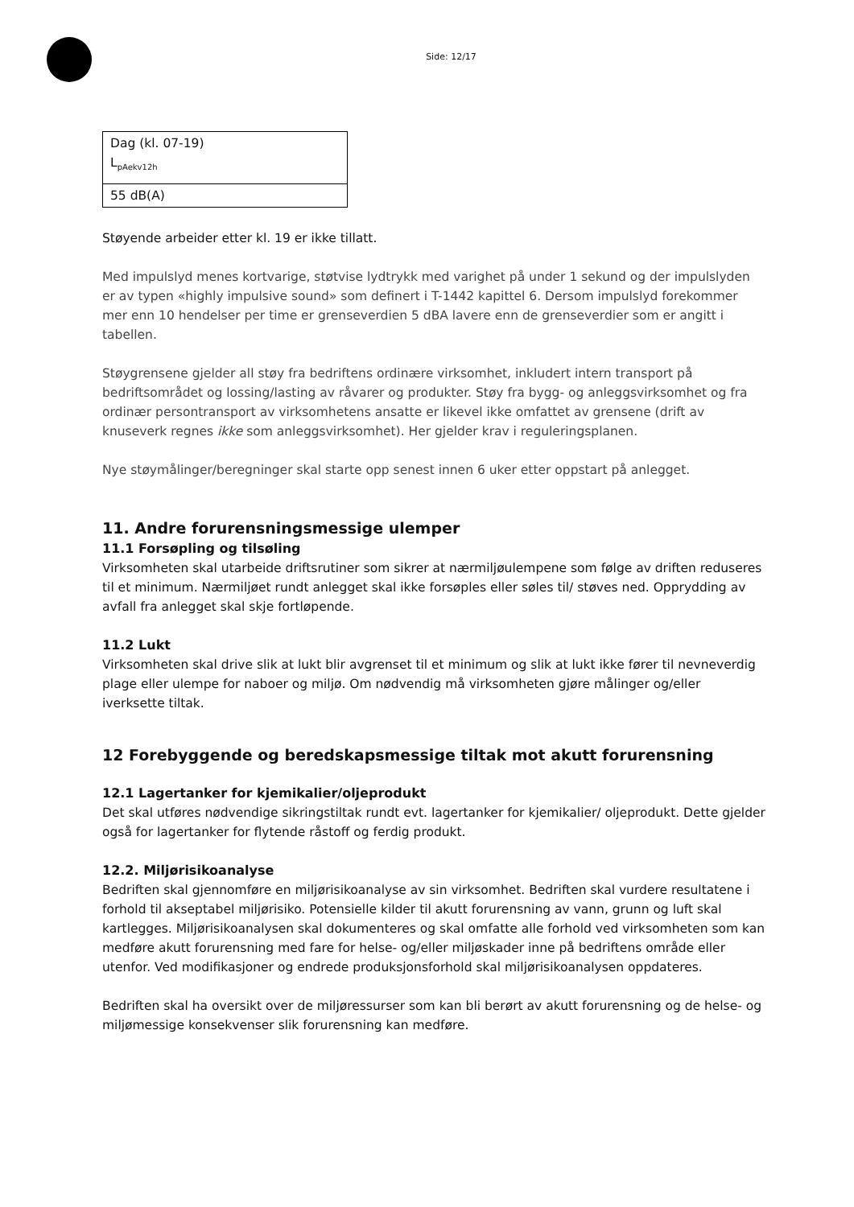Side: 12/17
| Dag (kl. 07-19) L<sub>pAekv12h</sub> |
| 55 dB(A) |
Støyende arbeider etter kl. 19 er ikke tillatt.
Med impulslyd menes kortvarige, støtvise lydtrykk med varighet på under 1 sekund og der impulslyden er av typen «highly impulsive sound» som definert i T-1442 kapittel 6. Dersom impulslyd forekommer mer enn 10 hendelser per time er grenseverdien 5 dBA lavere enn de grenseverdier som er angitt i tabellen.
Støygrensene gjelder all støy fra bedriftens ordinære virksomhet, inkludert intern transport på bedriftsområdet og lossing/lasting av råvarer og produkter. Støy fra bygg- og anleggsvirksomhet og fra ordinær persontransport av virksomhetens ansatte er likevel ikke omfattet av grensene (drift av knuseverk regnes ikke som anleggsvirksomhet). Her gjelder krav i reguleringsplanen.
Nye støymålinger/beregninger skal starte opp senest innen 6 uker etter oppstart på anlegget.
11. Andre forurensningsmessige ulemper
11.1 Forsøpling og tilsøling
Virksomheten skal utarbeide driftsrutiner som sikrer at nærmiljøulempene som følge av driften reduseres til et minimum. Nærmiljøet rundt anlegget skal ikke forsøples eller søles til/ støves ned. Opprydding av avfall fra anlegget skal skje fortløpende.
11.2 Lukt
Virksomheten skal drive slik at lukt blir avgrenset til et minimum og slik at lukt ikke fører til nevneverdig plage eller ulempe for naboer og miljø. Om nødvendig må virksomheten gjøre målinger og/eller iverksette tiltak.
12 Forebyggende og beredskapsmessige tiltak mot akutt forurensning
12.1 Lagertanker for kjemikalier/oljeprodukt
Det skal utføres nødvendige sikringstiltak rundt evt. lagertanker for kjemikalier/ oljeprodukt. Dette gjelder også for lagertanker for flytende råstoff og ferdig produkt.
12.2. Miljørisikoanalyse
Bedriften skal gjennomføre en miljørisikoanalyse av sin virksomhet. Bedriften skal vurdere resultatene i forhold til akseptabel miljørisiko. Potensielle kilder til akutt forurensning av vann, grunn og luft skal kartlegges. Miljørisikoanalysen skal dokumenteres og skal omfatte alle forhold ved virksomheten som kan medføre akutt forurensning med fare for helse- og/eller miljøskader inne på bedriftens område eller utenfor. Ved modifikasjoner og endrede produksjonsforhold skal miljørisikoanalysen oppdateres.
Bedriften skal ha oversikt over de miljøressurser som kan bli berørt av akutt forurensning og de helse- og miljømessige konsekvenser slik forurensning kan medføre.